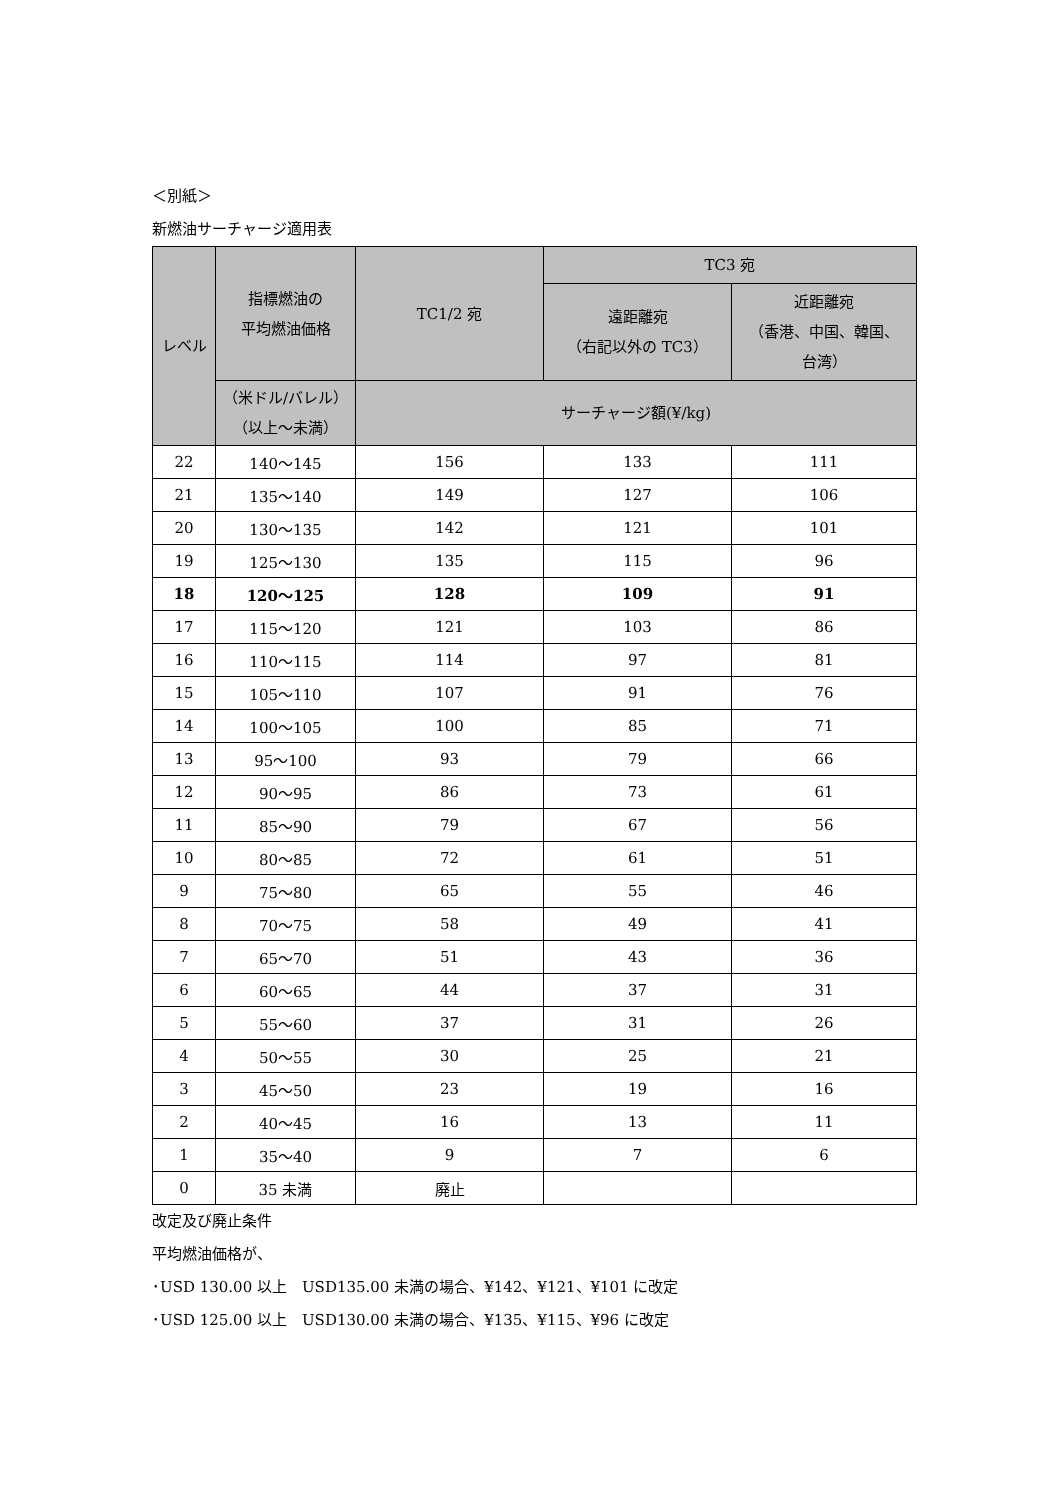＜別紙＞
新燃油サーチャージ適用表
| レベル | 指標燃油の 平均燃油価格 | TC1/2 宛 | TC3 宛 | |
| --- | --- | --- | --- | --- |
| | | | 遠距離宛 （右記以外の TC3） | 近距離宛 （香港、中国、韓国、 台湾） |
| | （米ドル/バレル） （以上～未満） | サーチャージ額(¥/kg) | | |
| 22 | 140～145 | 156 | 133 | 111 |
| 21 | 135～140 | 149 | 127 | 106 |
| 20 | 130～135 | 142 | 121 | 101 |
| 19 | 125～130 | 135 | 115 | 96 |
| 18 | 120～125 | 128 | 109 | 91 |
| 17 | 115～120 | 121 | 103 | 86 |
| 16 | 110～115 | 114 | 97 | 81 |
| 15 | 105～110 | 107 | 91 | 76 |
| 14 | 100～105 | 100 | 85 | 71 |
| 13 | 95～100 | 93 | 79 | 66 |
| 12 | 90～95 | 86 | 73 | 61 |
| 11 | 85～90 | 79 | 67 | 56 |
| 10 | 80～85 | 72 | 61 | 51 |
| 9 | 75～80 | 65 | 55 | 46 |
| 8 | 70～75 | 58 | 49 | 41 |
| 7 | 65～70 | 51 | 43 | 36 |
| 6 | 60～65 | 44 | 37 | 31 |
| 5 | 55～60 | 37 | 31 | 26 |
| 4 | 50～55 | 30 | 25 | 21 |
| 3 | 45～50 | 23 | 19 | 16 |
| 2 | 40～45 | 16 | 13 | 11 |
| 1 | 35～40 | 9 | 7 | 6 |
| 0 | 35 未満 | 廃止 | | |
改定及び廃止条件
平均燃油価格が、
･USD 130.00 以上　USD135.00 未満の場合、¥142、¥121、¥101 に改定
･USD 125.00 以上　USD130.00 未満の場合、¥135、¥115、¥96 に改定